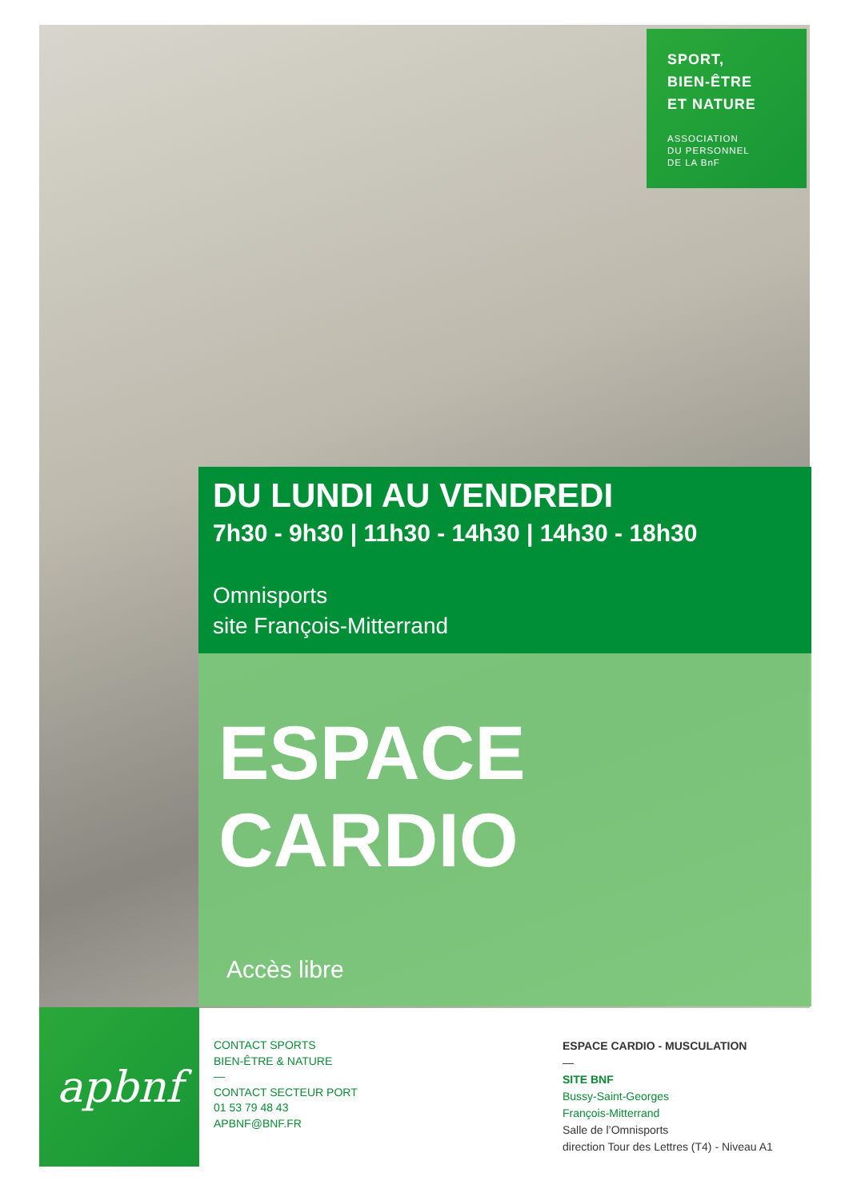SPORT,
BIEN-ÊTRE
ET NATURE
ASSOCIATION
DU PERSONNEL
DE LA BnF
DU LUNDI AU VENDREDI
7h30 - 9h30 | 11h30 - 14h30 | 14h30 - 18h30
Omnisports
site François-Mitterrand
ESPACE CARDIO
Accès libre
apbnf
CONTACT SPORTS
BIEN-ÊTRE & NATURE
—
CONTACT SECTEUR PORT
01 53 79 48 43
APBNF@BNF.FR
ESPACE CARDIO - MUSCULATION
—
SITE BNF
Bussy-Saint-Georges
François-Mitterrand
Salle de l’Omnisports
direction Tour des Lettres (T4) - Niveau A1